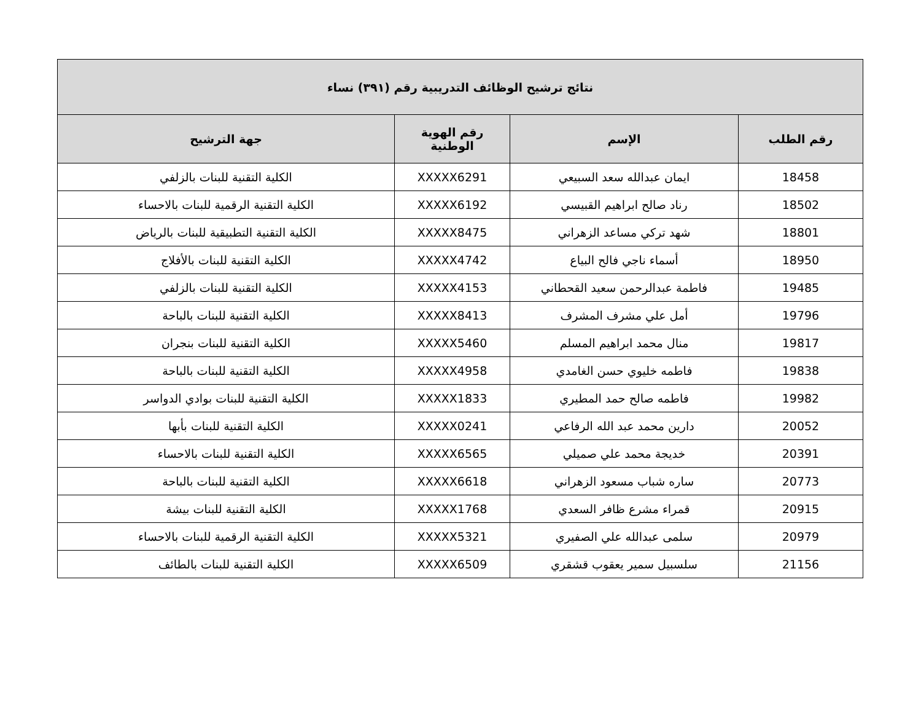| نتائج ترشيح الوظائف التدريبية رقم (٣٩١) نساء | | | |
| --- | --- | --- | --- |
| رقم الطلب | الإسم | رقم الهوية الوطنية | جهة الترشيح |
| 18458 | ايمان عبدالله سعد السبيعي | XXXXX6291 | الكلية التقنية للبنات بالزلفي |
| 18502 | رناد صالح ابراهيم القبيسي | XXXXX6192 | الكلية التقنية الرقمية للبنات بالاحساء |
| 18801 | شهد تركي مساعد الزهراني | XXXXX8475 | الكلية التقنية التطبيقية للبنات بالرياض |
| 18950 | أسماء ناجي فالح البياع | XXXXX4742 | الكلية التقنية للبنات بالأفلاج |
| 19485 | فاطمة عبدالرحمن سعيد القحطاني | XXXXX4153 | الكلية التقنية للبنات بالزلفي |
| 19796 | أمل علي مشرف المشرف | XXXXX8413 | الكلية التقنية للبنات بالباحة |
| 19817 | منال محمد ابراهيم المسلم | XXXXX5460 | الكلية التقنية للبنات بنجران |
| 19838 | فاطمه خليوي حسن الغامدي | XXXXX4958 | الكلية التقنية للبنات بالباحة |
| 19982 | فاطمه صالح حمد المطيري | XXXXX1833 | الكلية التقنية للبنات بوادي الدواسر |
| 20052 | دارين محمد عبد الله الرفاعي | XXXXX0241 | الكلية التقنية للبنات بأبها |
| 20391 | خديجة محمد علي صميلي | XXXXX6565 | الكلية التقنية للبنات بالاحساء |
| 20773 | ساره شباب مسعود الزهراني | XXXXX6618 | الكلية التقنية للبنات بالباحة |
| 20915 | قمراء مشرع ظافر السعدي | XXXXX1768 | الكلية التقنية للبنات بيشة |
| 20979 | سلمى عبدالله علي الصفيري | XXXXX5321 | الكلية التقنية الرقمية للبنات بالاحساء |
| 21156 | سلسبيل سمير يعقوب قشقري | XXXXX6509 | الكلية التقنية للبنات بالطائف |